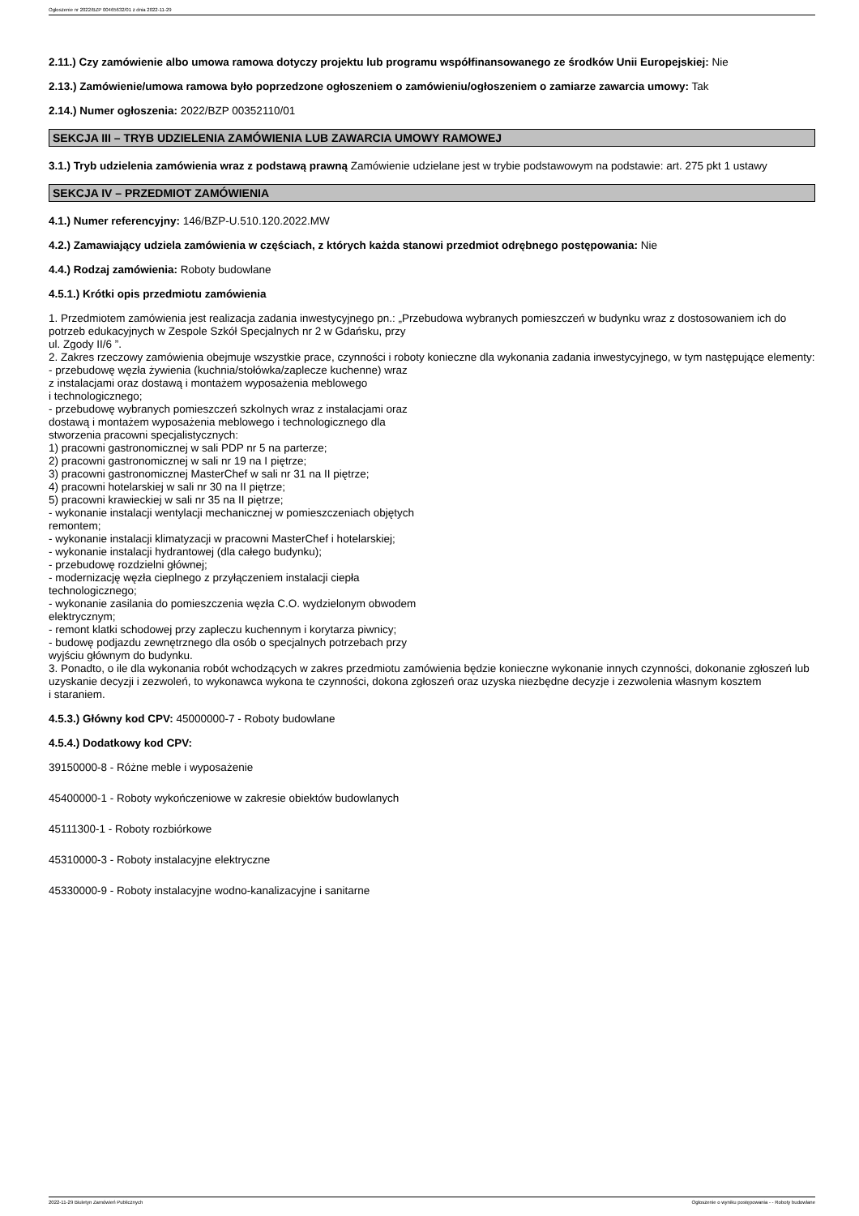Ogłoszenie nr 2022/BZP 00465632/01 z dnia 2022-11-29
2.11.) Czy zamówienie albo umowa ramowa dotyczy projektu lub programu współfinansowanego ze środków Unii Europejskiej: Nie
2.13.) Zamówienie/umowa ramowa było poprzedzone ogłoszeniem o zamówieniu/ogłoszeniem o zamiarze zawarcia umowy: Tak
2.14.) Numer ogłoszenia: 2022/BZP 00352110/01
SEKCJA III – TRYB UDZIELENIA ZAMÓWIENIA LUB ZAWARCIA UMOWY RAMOWEJ
3.1.) Tryb udzielenia zamówienia wraz z podstawą prawną Zamówienie udzielane jest w trybie podstawowym na podstawie: art. 275 pkt 1 ustawy
SEKCJA IV – PRZEDMIOT ZAMÓWIENIA
4.1.) Numer referencyjny: 146/BZP-U.510.120.2022.MW
4.2.) Zamawiający udziela zamówienia w częściach, z których każda stanowi przedmiot odrębnego postępowania: Nie
4.4.) Rodzaj zamówienia: Roboty budowlane
4.5.1.) Krótki opis przedmiotu zamówienia
1. Przedmiotem zamówienia jest realizacja zadania inwestycyjnego pn.: „Przebudowa wybranych pomieszczeń w budynku wraz z dostosowaniem ich do potrzeb edukacyjnych w Zespole Szkół Specjalnych nr 2 w Gdańsku, przy
ul. Zgody II/6 ”.
2. Zakres rzeczowy zamówienia obejmuje wszystkie prace, czynności i roboty konieczne dla wykonania zadania inwestycyjnego, w tym następujące elementy:
- przebudowę węzła żywienia (kuchnia/stołówka/zaplecze kuchenne) wraz
z instalacjami oraz dostawą i montażem wyposażenia meblowego
i technologicznego;
- przebudowę wybranych pomieszczeń szkolnych wraz z instalacjami oraz
dostawą i montażem wyposażenia meblowego i technologicznego dla
stworzenia pracowni specjalistycznych:
1) pracowni gastronomicznej w sali PDP nr 5 na parterze;
2) pracowni gastronomicznej w sali nr 19 na I piętrze;
3) pracowni gastronomicznej MasterChef w sali nr 31 na II piętrze;
4) pracowni hotelarskiej w sali nr 30 na II piętrze;
5) pracowni krawieckiej w sali nr 35 na II piętrze;
- wykonanie instalacji wentylacji mechanicznej w pomieszczeniach objętych
remontem;
- wykonanie instalacji klimatyzacji w pracowni MasterChef i hotelarskiej;
- wykonanie instalacji hydrantowej (dla całego budynku);
- przebudowę rozdzielni głównej;
- modernizację węzła cieplnego z przyłączeniem instalacji ciepła
technologicznego;
- wykonanie zasilania do pomieszczenia węzła C.O. wydzielonym obwodem
elektrycznym;
- remont klatki schodowej przy zapleczu kuchennym i korytarza piwnicy;
- budowę podjazdu zewnętrznego dla osób o specjalnych potrzebach przy
wyjściu głównym do budynku.
3. Ponadto, o ile dla wykonania robót wchodzących w zakres przedmiotu zamówienia będzie konieczne wykonanie innych czynności, dokonanie zgłoszeń lub uzyskanie decyzji i zezwoleń, to wykonawca wykona te czynności, dokona zgłoszeń oraz uzyska niezbędne decyzje i zezwolenia własnym kosztem
i staraniem.
4.5.3.) Główny kod CPV: 45000000-7 - Roboty budowlane
4.5.4.) Dodatkowy kod CPV:
39150000-8 - Różne meble i wyposażenie
45400000-1 - Roboty wykończeniowe w zakresie obiektów budowlanych
45111300-1 - Roboty rozbiórkowe
45310000-3 - Roboty instalacyjne elektryczne
45330000-9 - Roboty instalacyjne wodno-kanalizacyjne i sanitarne
2022-11-29 Biuletyn Zamówień Publicznych Ogłoszenie o wyniku postępowania - - Roboty budowlane